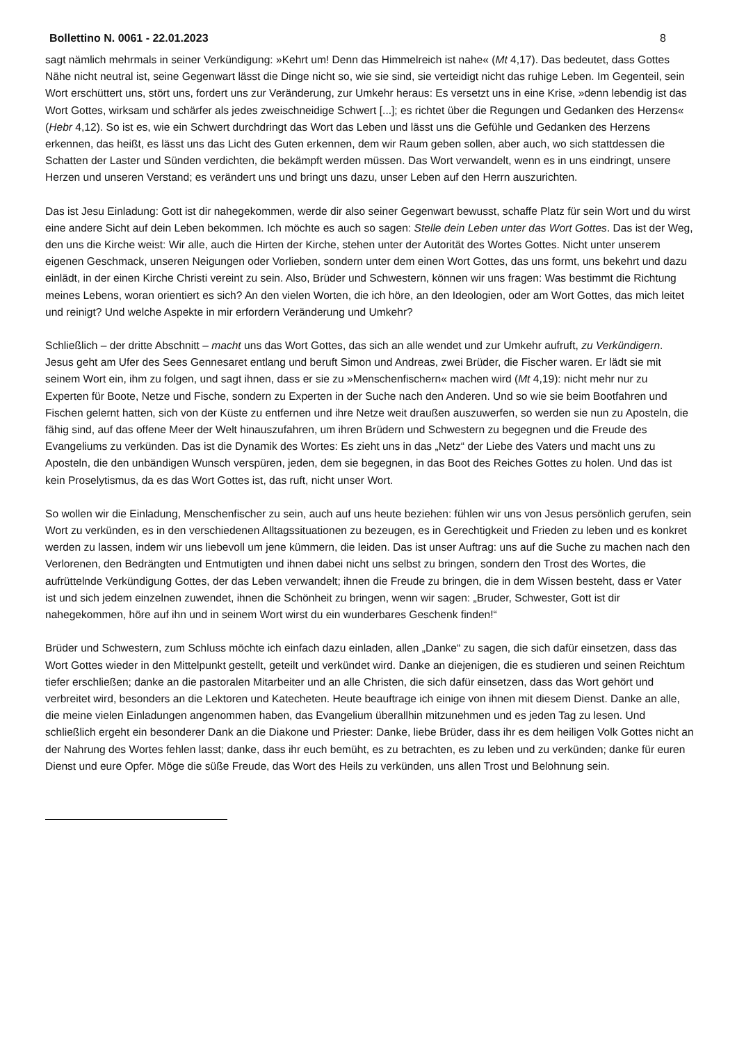Bollettino N. 0061 - 22.01.2023 8
sagt nämlich mehrmals in seiner Verkündigung: »Kehrt um! Denn das Himmelreich ist nahe« (Mt 4,17). Das bedeutet, dass Gottes Nähe nicht neutral ist, seine Gegenwart lässt die Dinge nicht so, wie sie sind, sie verteidigt nicht das ruhige Leben. Im Gegenteil, sein Wort erschüttert uns, stört uns, fordert uns zur Veränderung, zur Umkehr heraus: Es versetzt uns in eine Krise, »denn lebendig ist das Wort Gottes, wirksam und schärfer als jedes zweischneidige Schwert [...]; es richtet über die Regungen und Gedanken des Herzens« (Hebr 4,12). So ist es, wie ein Schwert durchdringt das Wort das Leben und lässt uns die Gefühle und Gedanken des Herzens erkennen, das heißt, es lässt uns das Licht des Guten erkennen, dem wir Raum geben sollen, aber auch, wo sich stattdessen die Schatten der Laster und Sünden verdichten, die bekämpft werden müssen. Das Wort verwandelt, wenn es in uns eindringt, unsere Herzen und unseren Verstand; es verändert uns und bringt uns dazu, unser Leben auf den Herrn auszurichten.
Das ist Jesu Einladung: Gott ist dir nahegekommen, werde dir also seiner Gegenwart bewusst, schaffe Platz für sein Wort und du wirst eine andere Sicht auf dein Leben bekommen. Ich möchte es auch so sagen: Stelle dein Leben unter das Wort Gottes. Das ist der Weg, den uns die Kirche weist: Wir alle, auch die Hirten der Kirche, stehen unter der Autorität des Wortes Gottes. Nicht unter unserem eigenen Geschmack, unseren Neigungen oder Vorlieben, sondern unter dem einen Wort Gottes, das uns formt, uns bekehrt und dazu einlädt, in der einen Kirche Christi vereint zu sein. Also, Brüder und Schwestern, können wir uns fragen: Was bestimmt die Richtung meines Lebens, woran orientiert es sich? An den vielen Worten, die ich höre, an den Ideologien, oder am Wort Gottes, das mich leitet und reinigt? Und welche Aspekte in mir erfordern Veränderung und Umkehr?
Schließlich – der dritte Abschnitt – macht uns das Wort Gottes, das sich an alle wendet und zur Umkehr aufruft, zu Verkündigern. Jesus geht am Ufer des Sees Gennesaret entlang und beruft Simon und Andreas, zwei Brüder, die Fischer waren. Er lädt sie mit seinem Wort ein, ihm zu folgen, und sagt ihnen, dass er sie zu »Menschenfischern« machen wird (Mt 4,19): nicht mehr nur zu Experten für Boote, Netze und Fische, sondern zu Experten in der Suche nach den Anderen. Und so wie sie beim Bootfahren und Fischen gelernt hatten, sich von der Küste zu entfernen und ihre Netze weit draußen auszuwerfen, so werden sie nun zu Aposteln, die fähig sind, auf das offene Meer der Welt hinauszufahren, um ihren Brüdern und Schwestern zu begegnen und die Freude des Evangeliums zu verkünden. Das ist die Dynamik des Wortes: Es zieht uns in das „Netz“ der Liebe des Vaters und macht uns zu Aposteln, die den unbändigen Wunsch verspüren, jeden, dem sie begegnen, in das Boot des Reiches Gottes zu holen. Und das ist kein Proselytismus, da es das Wort Gottes ist, das ruft, nicht unser Wort.
So wollen wir die Einladung, Menschenfischer zu sein, auch auf uns heute beziehen: fühlen wir uns von Jesus persönlich gerufen, sein Wort zu verkünden, es in den verschiedenen Alltagssituationen zu bezeugen, es in Gerechtigkeit und Frieden zu leben und es konkret werden zu lassen, indem wir uns liebevoll um jene kümmern, die leiden. Das ist unser Auftrag: uns auf die Suche zu machen nach den Verlorenen, den Bedrängten und Entmutigten und ihnen dabei nicht uns selbst zu bringen, sondern den Trost des Wortes, die aufrüttelnde Verkündigung Gottes, der das Leben verwandelt; ihnen die Freude zu bringen, die in dem Wissen besteht, dass er Vater ist und sich jedem einzelnen zuwendet, ihnen die Schönheit zu bringen, wenn wir sagen: „Bruder, Schwester, Gott ist dir nahegekommen, höre auf ihn und in seinem Wort wirst du ein wunderbares Geschenk finden!“
Brüder und Schwestern, zum Schluss möchte ich einfach dazu einladen, allen „Danke“ zu sagen, die sich dafür einsetzen, dass das Wort Gottes wieder in den Mittelpunkt gestellt, geteilt und verkündet wird. Danke an diejenigen, die es studieren und seinen Reichtum tiefer erschließen; danke an die pastoralen Mitarbeiter und an alle Christen, die sich dafür einsetzen, dass das Wort gehört und verbreitet wird, besonders an die Lektoren und Katecheten. Heute beauftrage ich einige von ihnen mit diesem Dienst. Danke an alle, die meine vielen Einladungen angenommen haben, das Evangelium überallhin mitzunehmen und es jeden Tag zu lesen. Und schließlich ergeht ein besonderer Dank an die Diakone und Priester: Danke, liebe Brüder, dass ihr es dem heiligen Volk Gottes nicht an der Nahrung des Wortes fehlen lasst; danke, dass ihr euch bemüht, es zu betrachten, es zu leben und zu verkünden; danke für euren Dienst und eure Opfer. Möge die süße Freude, das Wort des Heils zu verkünden, uns allen Trost und Belohnung sein.